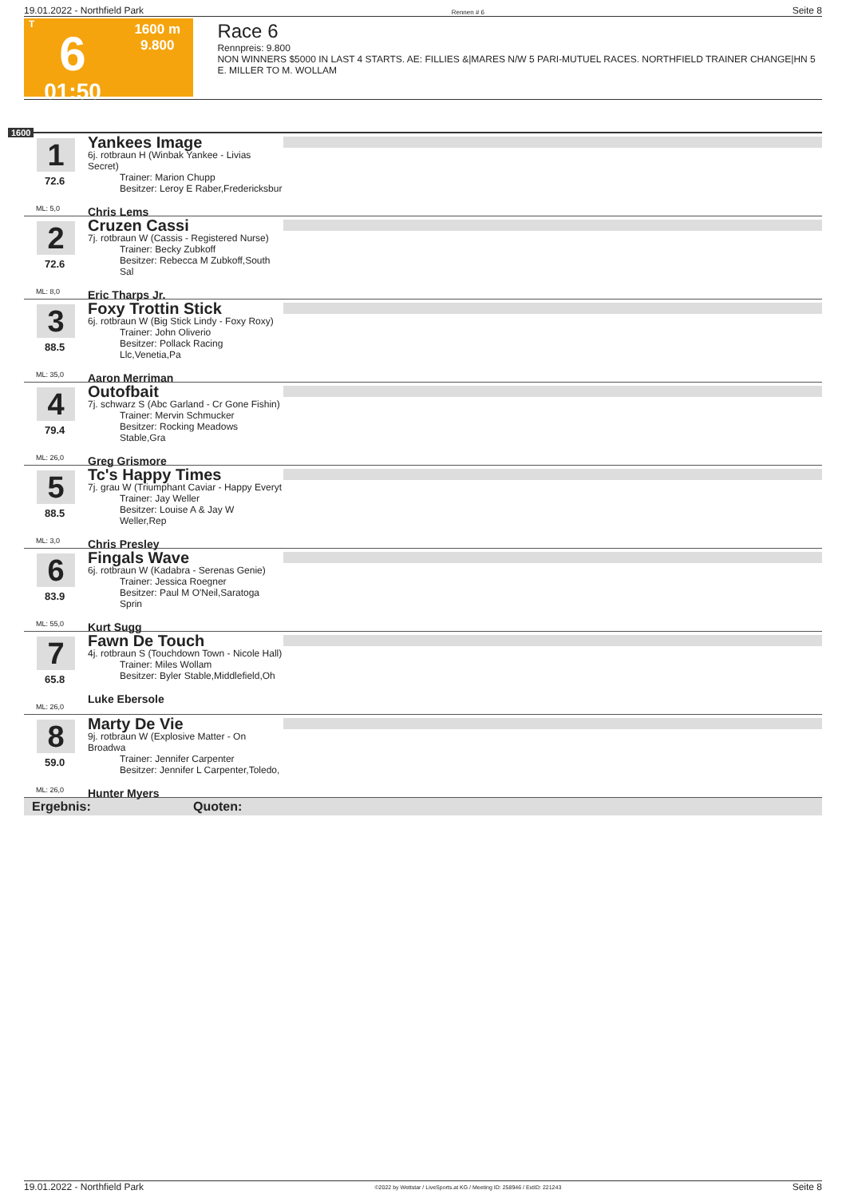19.01.2022 - Northfield Park Rennen # 6 Seite 8
T
6
01:50
1600 m
9.800
Race 6
Rennpreis: 9.800
NON WINNERS $5000 IN LAST 4 STARTS. AE: FILLIES &|MARES N/W 5 PARI-MUTUEL RACES. NORTHFIELD TRAINER CHANGE|HN 5 E. MILLER TO M. WOLLAM
1600
1
72.6
ML: 5,0
Yankees Image
6j. rotbraun H (Winbak Yankee - Livias Secret)
Trainer: Marion Chupp
Besitzer: Leroy E Raber,Fredericksbur
Chris Lems
2
72.6
ML: 8,0
Cruzen Cassi
7j. rotbraun W (Cassis - Registered Nurse)
Trainer: Becky Zubkoff
Besitzer: Rebecca M Zubkoff,South Sal
Eric Tharps Jr.
3
88.5
ML: 35,0
Foxy Trottin Stick
6j. rotbraun W (Big Stick Lindy - Foxy Roxy)
Trainer: John Oliverio
Besitzer: Pollack Racing Llc,Venetia,Pa
Aaron Merriman
4
79.4
ML: 26,0
Outofbait
7j. schwarz S (Abc Garland - Cr Gone Fishin)
Trainer: Mervin Schmucker
Besitzer: Rocking Meadows Stable,Gra
Greg Grismore
5
88.5
ML: 3,0
Tc's Happy Times
7j. grau W (Triumphant Caviar - Happy Everyt
Trainer: Jay Weller
Besitzer: Louise A & Jay W Weller,Rep
Chris Presley
6
83.9
ML: 55,0
Fingals Wave
6j. rotbraun W (Kadabra - Serenas Genie)
Trainer: Jessica Roegner
Besitzer: Paul M O'Neil,Saratoga Sprin
Kurt Sugg
7
65.8
ML: 26,0
Fawn De Touch
4j. rotbraun S (Touchdown Town - Nicole Hall)
Trainer: Miles Wollam
Besitzer: Byler Stable,Middlefield,Oh
Luke Ebersole
8
59.0
ML: 26,0
Marty De Vie
9j. rotbraun W (Explosive Matter - On Broadwa
Trainer: Jennifer Carpenter
Besitzer: Jennifer L Carpenter,Toledo,
Hunter Myers
Ergebnis: Quoten:
19.01.2022 - Northfield Park ©2022 by Wettstar / LiveSports.at KG / Meeting ID: 258946 / ExtID: 221243 Seite 8